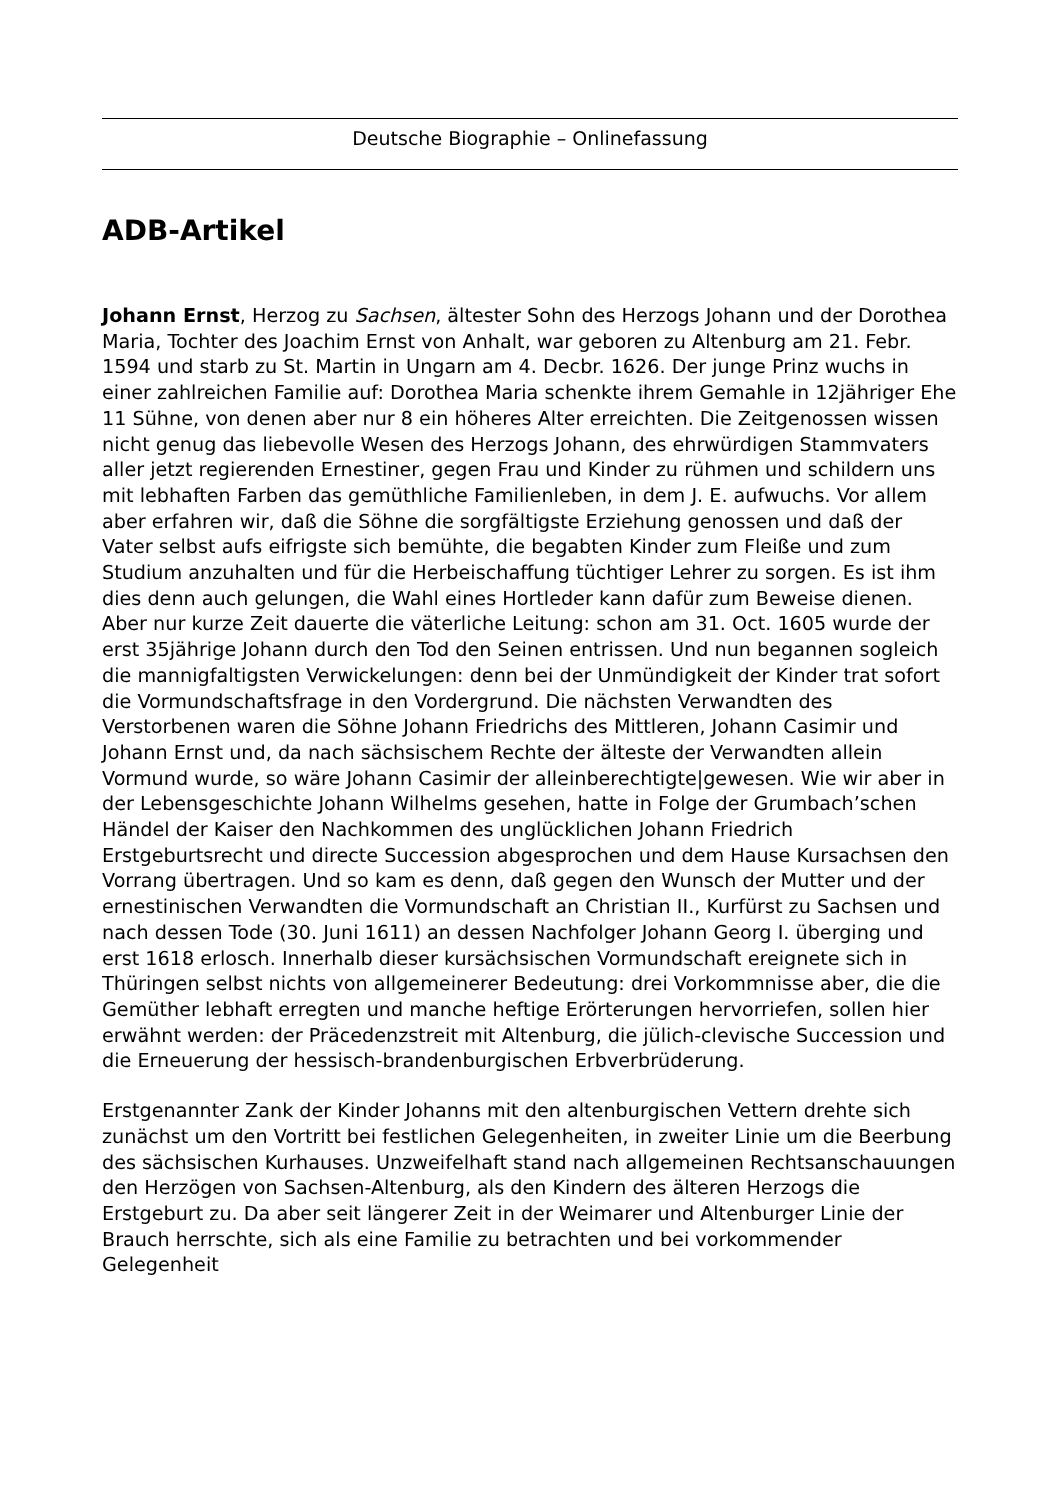Deutsche Biographie – Onlinefassung
ADB-Artikel
Johann Ernst, Herzog zu Sachsen, ältester Sohn des Herzogs Johann und der Dorothea Maria, Tochter des Joachim Ernst von Anhalt, war geboren zu Altenburg am 21. Febr. 1594 und starb zu St. Martin in Ungarn am 4. Decbr. 1626. Der junge Prinz wuchs in einer zahlreichen Familie auf: Dorothea Maria schenkte ihrem Gemahle in 12jähriger Ehe 11 Sühne, von denen aber nur 8 ein höheres Alter erreichten. Die Zeitgenossen wissen nicht genug das liebevolle Wesen des Herzogs Johann, des ehrwürdigen Stammvaters aller jetzt regierenden Ernestiner, gegen Frau und Kinder zu rühmen und schildern uns mit lebhaften Farben das gemüthliche Familienleben, in dem J. E. aufwuchs. Vor allem aber erfahren wir, daß die Söhne die sorgfältigste Erziehung genossen und daß der Vater selbst aufs eifrigste sich bemühte, die begabten Kinder zum Fleiße und zum Studium anzuhalten und für die Herbeischaffung tüchtiger Lehrer zu sorgen. Es ist ihm dies denn auch gelungen, die Wahl eines Hortleder kann dafür zum Beweise dienen. Aber nur kurze Zeit dauerte die väterliche Leitung: schon am 31. Oct. 1605 wurde der erst 35jährige Johann durch den Tod den Seinen entrissen. Und nun begannen sogleich die mannigfaltigsten Verwickelungen: denn bei der Unmündigkeit der Kinder trat sofort die Vormundschaftsfrage in den Vordergrund. Die nächsten Verwandten des Verstorbenen waren die Söhne Johann Friedrichs des Mittleren, Johann Casimir und Johann Ernst und, da nach sächsischem Rechte der älteste der Verwandten allein Vormund wurde, so wäre Johann Casimir der alleinberechtigte|gewesen. Wie wir aber in der Lebensgeschichte Johann Wilhelms gesehen, hatte in Folge der Grumbach’schen Händel der Kaiser den Nachkommen des unglücklichen Johann Friedrich Erstgeburtsrecht und directe Succession abgesprochen und dem Hause Kursachsen den Vorrang übertragen. Und so kam es denn, daß gegen den Wunsch der Mutter und der ernestinischen Verwandten die Vormundschaft an Christian II., Kurfürst zu Sachsen und nach dessen Tode (30. Juni 1611) an dessen Nachfolger Johann Georg I. überging und erst 1618 erlosch. Innerhalb dieser kursächsischen Vormundschaft ereignete sich in Thüringen selbst nichts von allgemeinerer Bedeutung: drei Vorkommnisse aber, die die Gemüther lebhaft erregten und manche heftige Erörterungen hervorriefen, sollen hier erwähnt werden: der Präcedenzstreit mit Altenburg, die jülich-clevische Succession und die Erneuerung der hessisch-brandenburgischen Erbverbrüderung.
Erstgenannter Zank der Kinder Johanns mit den altenburgischen Vettern drehte sich zunächst um den Vortritt bei festlichen Gelegenheiten, in zweiter Linie um die Beerbung des sächsischen Kurhauses. Unzweifelhaft stand nach allgemeinen Rechtsanschauungen den Herzögen von Sachsen-Altenburg, als den Kindern des älteren Herzogs die Erstgeburt zu. Da aber seit längerer Zeit in der Weimarer und Altenburger Linie der Brauch herrschte, sich als eine Familie zu betrachten und bei vorkommender Gelegenheit